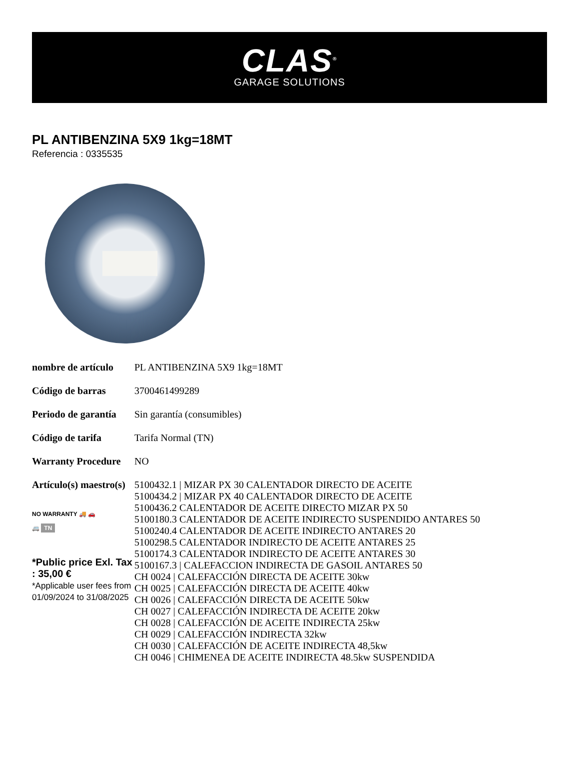CLAS<sup>®</sup>
GARAGE SOLUTIONS
PL ANTIBENZINA 5X9 1kg=18MT
Referencia : 0335535
| nombre de artículo | PL ANTIBENZINA 5X9 1kg=18MT |
| Código de barras | 3700461499289 |
| Periodo de garantía | Sin garantía (consumibles) |
| Código de tarifa | Tarifa Normal (TN) |
| Warranty Procedure | NO |
| Artículo(s) maestro(s) NO WARRANTY 🚚 🚗 🚐 TN *Public price Exl. Tax : 35,00 € *Applicable user fees from 01/09/2024 to 31/08/2025 | 5100432.1 / MIZAR PX 30 CALENTADOR DIRECTO DE ACEITE 5100434.2 / MIZAR PX 40 CALENTADOR DIRECTO DE ACEITE 5100436.2 CALENTADOR DE ACEITE DIRECTO MIZAR PX 50 5100180.3 CALENTADOR DE ACEITE INDIRECTO SUSPENDIDO ANTARES 50 5100240.4 CALENTADOR DE ACEITE INDIRECTO ANTARES 20 5100298.5 CALENTADOR INDIRECTO DE ACEITE ANTARES 25 5100174.3 CALENTADOR INDIRECTO DE ACEITE ANTARES 30 5100167.3 / CALEFACCION INDIRECTA DE GASOIL ANTARES 50 CH 0024 / CALEFACCIÓN DIRECTA DE ACEITE 30kw CH 0025 / CALEFACCIÓN DIRECTA DE ACEITE 40kw CH 0026 / CALEFACCIÓN DIRECTA DE ACEITE 50kw CH 0027 / CALEFACCIÓN INDIRECTA DE ACEITE 20kw CH 0028 / CALEFACCIÓN DE ACEITE INDIRECTA 25kw CH 0029 / CALEFACCIÓN INDIRECTA 32kw CH 0030 / CALEFACCIÓN DE ACEITE INDIRECTA 48,5kw CH 0046 / CHIMENEA DE ACEITE INDIRECTA 48.5kw SUSPENDIDA |